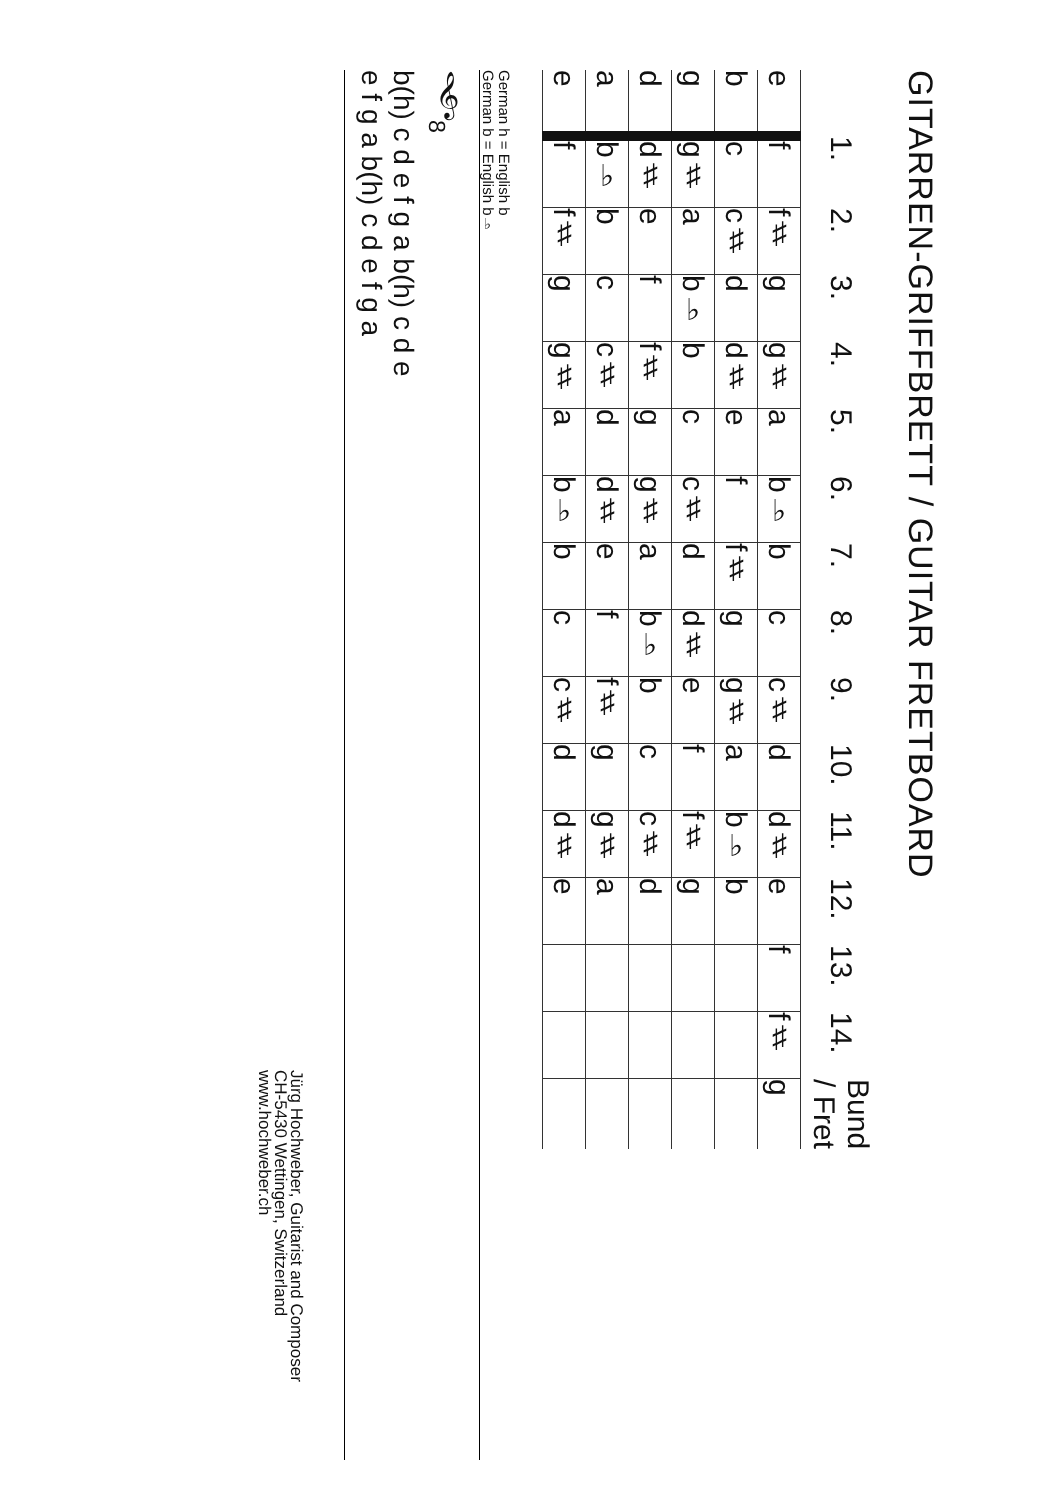GITARREN-GRIFFBRETT / GUITAR FRETBOARD
| | 1. | 2. | 3. | 4. | 5. | 6. | 7. | 8. | 9. | 10. | 11. | 12. | 13. | 14. | Bund / Fret |
| --- | --- | --- | --- | --- | --- | --- | --- | --- | --- | --- | --- | --- | --- | --- | --- |
| e | f | f♯ | g | g♯ | a | b♭ | b | c | c♯ | d | d♯ | e | f | f♯ | g |
| b | c | c♯ | d | d♯ | e | f | f♯ | g | g♯ | a | b♭ | b | | | |
| g | g♯ | a | b♭ | b | c | c♯ | d | d♯ | e | f | f♯ | g | | | |
| d | d♯ | e | f | f♯ | g | g♯ | a | b♭ | b | c | c♯ | d | | | |
| a | b♭ | b | c | c♯ | d | d♯ | e | f | f♯ | g | g♯ | a | | | |
| e | f | f♯ | g | g♯ | a | b♭ | b | c | c♯ | d | d♯ | e | | | |
German h = English b
German b = English b♭
𝄞<sub>8</sub>
b(h) c d e f g a b(h) c d e
e f g a b(h) c d e f g a
Jürg Hochweber, Guitarist and Composer
CH-5430 Wettingen, Switzerland
www.hochweber.ch